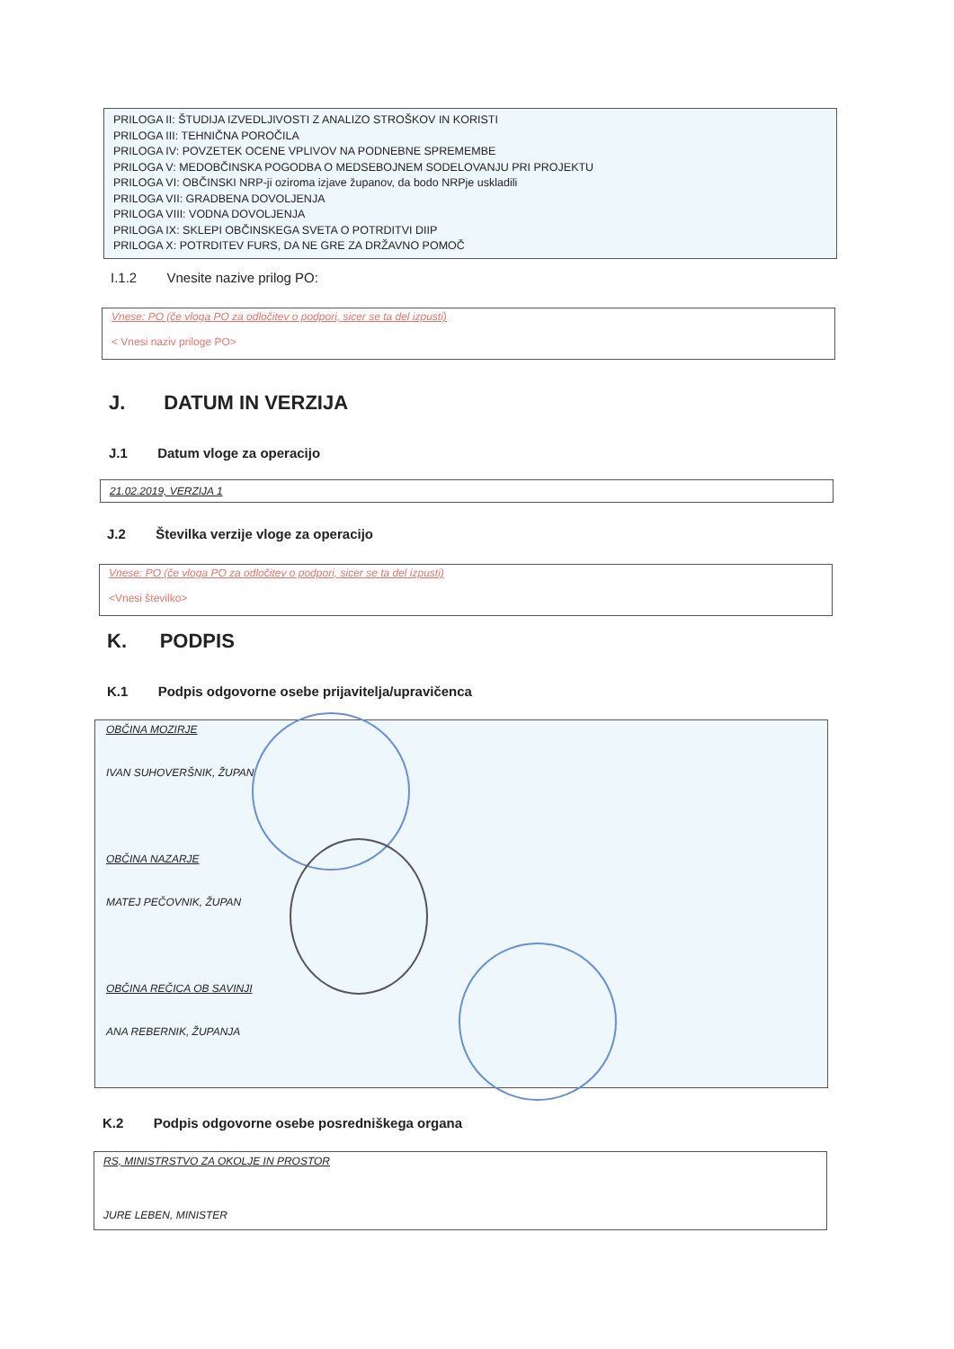PRILOGA II: ŠTUDIJA IZVEDLJIVOSTI Z ANALIZO STROŠKOV IN KORISTI
PRILOGA III: TEHNIČNA POROČILA
PRILOGA IV: POVZETEK OCENE VPLIVOV NA PODNEBNE SPREMEMBE
PRILOGA V: MEDOBČINSKA POGODBA O MEDSEBOJNEM SODELOVANJU PRI PROJEKTU
PRILOGA VI: OBČINSKI NRP-ji oziroma izjave županov, da bodo NRPje uskladili
PRILOGA VII: GRADBENA DOVOLJENJA
PRILOGA VIII: VODNA DOVOLJENJA
PRILOGA IX: SKLEPI OBČINSKEGA SVETA O POTRDITVI DIIP
PRILOGA X: POTRDITEV FURS, DA NE GRE ZA DRŽAVNO POMOČ
I.1.2 Vnesite nazive prilog PO:
Vnese: PO (če vloga PO za odločitev o podpori, sicer se ta del izpusti)
< Vnesi naziv priloge PO>
J. DATUM IN VERZIJA
J.1 Datum vloge za operacijo
21.02.2019, VERZIJA 1
J.2 Številka verzije vloge za operacijo
Vnese: PO (če vloga PO za odločitev o podpori, sicer se ta del izpusti)
<Vnesi številko>
K. PODPIS
K.1 Podpis odgovorne osebe prijavitelja/upravičenca
OBČINA MOZIRJE
IVAN SUHOVERŠNIK, ŽUPAN
OBČINA NAZARJE
MATEJ PEČOVNIK, ŽUPAN
OBČINA REČICA OB SAVINJI
ANA REBERNIK, ŽUPANJA
K.2 Podpis odgovorne osebe posredniškega organa
RS, MINISTRSTVO ZA OKOLJE IN PROSTOR
JURE LEBEN, MINISTER